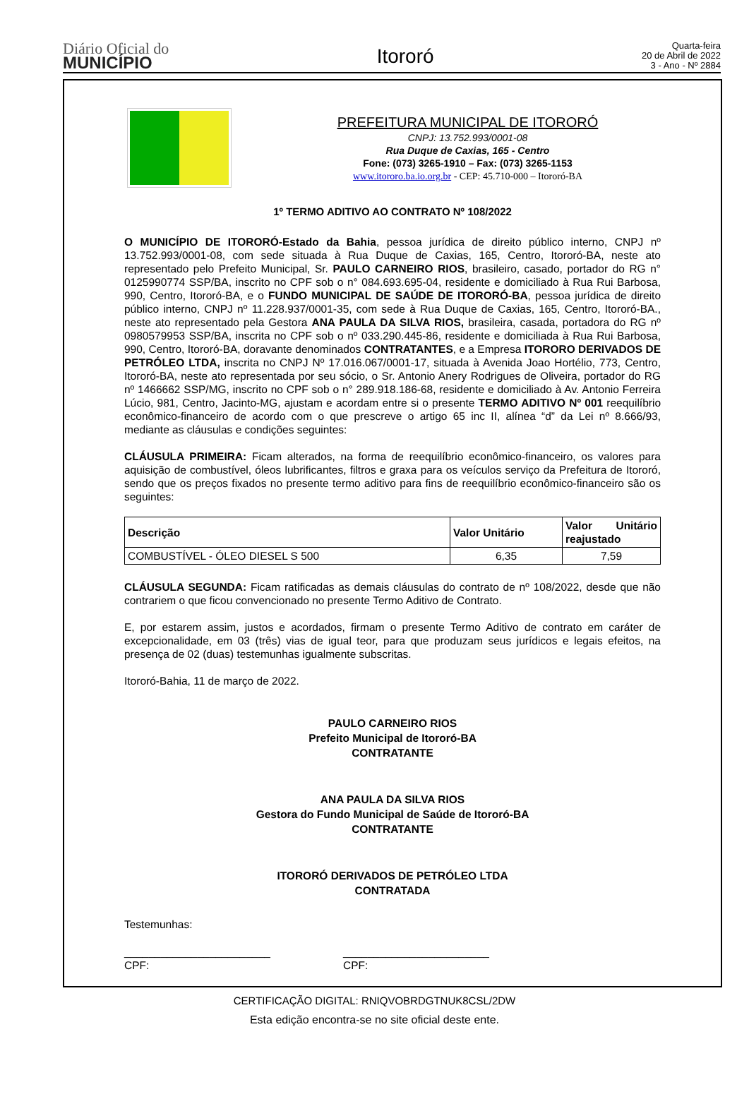Diário Oficial do
MUNICÍPIO
Itororó
Quarta-feira
20 de Abril de 2022
3 - Ano - Nº 2884
PREFEITURA MUNICIPAL DE ITORORÓ
CNPJ: 13.752.993/0001-08
Rua Duque de Caxias, 165 - Centro
Fone: (073) 3265-1910 – Fax: (073) 3265-1153
www.itororo.ba.io.org.br - CEP: 45.710-000 – Itororó-BA
1º TERMO ADITIVO AO CONTRATO Nº 108/2022
O MUNICÍPIO DE ITORORÓ-Estado da Bahia, pessoa jurídica de direito público interno, CNPJ nº 13.752.993/0001-08, com sede situada à Rua Duque de Caxias, 165, Centro, Itororó-BA, neste ato representado pelo Prefeito Municipal, Sr. PAULO CARNEIRO RIOS, brasileiro, casado, portador do RG n° 0125990774 SSP/BA, inscrito no CPF sob o n° 084.693.695-04, residente e domiciliado à Rua Rui Barbosa, 990, Centro, Itororó-BA, e o FUNDO MUNICIPAL DE SAÚDE DE ITORORÓ-BA, pessoa jurídica de direito público interno, CNPJ nº 11.228.937/0001-35, com sede à Rua Duque de Caxias, 165, Centro, Itororó-BA., neste ato representado pela Gestora ANA PAULA DA SILVA RIOS, brasileira, casada, portadora do RG nº 0980579953 SSP/BA, inscrita no CPF sob o nº 033.290.445-86, residente e domiciliada à Rua Rui Barbosa, 990, Centro, Itororó-BA, doravante denominados CONTRATANTES, e a Empresa ITORORO DERIVADOS DE PETRÓLEO LTDA, inscrita no CNPJ Nº 17.016.067/0001-17, situada à Avenida Joao Hortélio, 773, Centro, Itororó-BA, neste ato representada por seu sócio, o Sr. Antonio Anery Rodrigues de Oliveira, portador do RG nº 1466662 SSP/MG, inscrito no CPF sob o n° 289.918.186-68, residente e domiciliado à Av. Antonio Ferreira Lúcio, 981, Centro, Jacinto-MG, ajustam e acordam entre si o presente TERMO ADITIVO Nº 001 reequilíbrio econômico-financeiro de acordo com o que prescreve o artigo 65 inc II, alínea “d” da Lei nº 8.666/93, mediante as cláusulas e condições seguintes:
CLÁUSULA PRIMEIRA: Ficam alterados, na forma de reequilíbrio econômico-financeiro, os valores para aquisição de combustível, óleos lubrificantes, filtros e graxa para os veículos serviço da Prefeitura de Itororó, sendo que os preços fixados no presente termo aditivo para fins de reequilíbrio econômico-financeiro são os seguintes:
| Descrição | Valor Unitário | Valor Unitário reajustado |
| --- | --- | --- |
| COMBUSTÍVEL - ÓLEO DIESEL S 500 | 6,35 | 7,59 |
CLÁUSULA SEGUNDA: Ficam ratificadas as demais cláusulas do contrato de nº 108/2022, desde que não contrariem o que ficou convencionado no presente Termo Aditivo de Contrato.
E, por estarem assim, justos e acordados, firmam o presente Termo Aditivo de contrato em caráter de excepcionalidade, em 03 (três) vias de igual teor, para que produzam seus jurídicos e legais efeitos, na presença de 02 (duas) testemunhas igualmente subscritas.
Itororó-Bahia, 11 de março de 2022.
PAULO CARNEIRO RIOS
Prefeito Municipal de Itororó-BA
CONTRATANTE
ANA PAULA DA SILVA RIOS
Gestora do Fundo Municipal de Saúde de Itororó-BA
CONTRATANTE
ITORORÓ DERIVADOS DE PETRÓLEO LTDA
CONTRATADA
Testemunhas:
________________________
CPF:
________________________
CPF:
CERTIFICAÇÃO DIGITAL: RNIQVOBRDGTNUK8CSL/2DW
Esta edição encontra-se no site oficial deste ente.